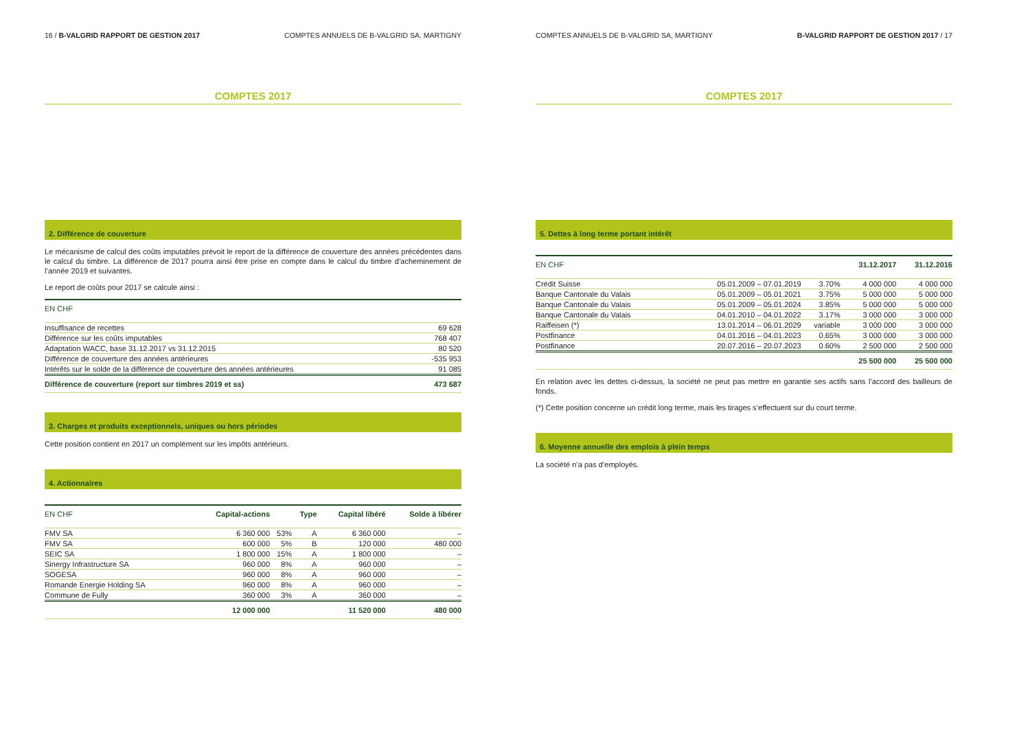16 / B-VALGRID RAPPORT DE GESTION 2017 COMPTES ANNUELS DE B-VALGRID SA, MARTIGNY
COMPTES 2017
2. Différence de couverture
Le mécanisme de calcul des coûts imputables prévoit le report de la différence de couverture des années précédentes dans le calcul du timbre. La différence de 2017 pourra ainsi être prise en compte dans le calcul du timbre d’acheminement de l’année 2019 et suivantes.
Le report de coûts pour 2017 se calcule ainsi :
| EN CHF | |
| --- | --- |
| Insuffisance de recettes | 69 628 |
| Différence sur les coûts imputables | 768 407 |
| Adaptation WACC, base 31.12.2017 vs 31.12.2015 | 80 520 |
| Différence de couverture des années antérieures | -535 953 |
| Intérêts sur le solde de la différence de couverture des années antérieures | 91 085 |
| Différence de couverture (report sur timbres 2019 et ss) | 473 687 |
3. Charges et produits exceptionnels, uniques ou hors périodes
Cette position contient en 2017 un complément sur les impôts antérieurs.
4. Actionnaires
| EN CHF | Capital-actions | | Type | Capital libéré | Solde à libérer |
| --- | --- | --- | --- | --- | --- |
| FMV SA | 6 360 000 | 53% | A | 6 360 000 | – |
| FMV SA | 600 000 | 5% | B | 120 000 | 480 000 |
| SEIC SA | 1 800 000 | 15% | A | 1 800 000 | – |
| Sinergy Infrastructure SA | 960 000 | 8% | A | 960 000 | – |
| SOGESA | 960 000 | 8% | A | 960 000 | – |
| Romande Energie Holding SA | 960 000 | 8% | A | 960 000 | – |
| Commune de Fully | 360 000 | 3% | A | 360 000 | – |
| | 12 000 000 | | | 11 520 000 | 480 000 |
COMPTES ANNUELS DE B-VALGRID SA, MARTIGNY B-VALGRID RAPPORT DE GESTION 2017 / 17
COMPTES 2017
5. Dettes à long terme portant intérêt
| EN CHF | | | 31.12.2017 | 31.12.2016 |
| --- | --- | --- | --- | --- |
| Crédit Suisse | 05.01.2009 – 07.01.2019 | 3.70% | 4 000 000 | 4 000 000 |
| Banque Cantonale du Valais | 05.01.2009 – 05.01.2021 | 3.75% | 5 000 000 | 5 000 000 |
| Banque Cantonale du Valais | 05.01.2009 – 05.01.2024 | 3.85% | 5 000 000 | 5 000 000 |
| Banque Cantonale du Valais | 04.01.2010 – 04.01.2022 | 3.17% | 3 000 000 | 3 000 000 |
| Raiffeisen (*) | 13.01.2014 – 06.01.2029 | variable | 3 000 000 | 3 000 000 |
| Postfinance | 04.01.2016 – 04.01.2023 | 0.65% | 3 000 000 | 3 000 000 |
| Postfinance | 20.07.2016 – 20.07.2023 | 0.60% | 2 500 000 | 2 500 000 |
| | | | 25 500 000 | 25 500 000 |
En relation avec les dettes ci-dessus, la société ne peut pas mettre en garantie ses actifs sans l’accord des bailleurs de fonds.
(*) Cette position concerne un crédit long terme, mais les tirages s’effectuent sur du court terme.
6. Moyenne annuelle des emplois à plein temps
La société n’a pas d’employés.